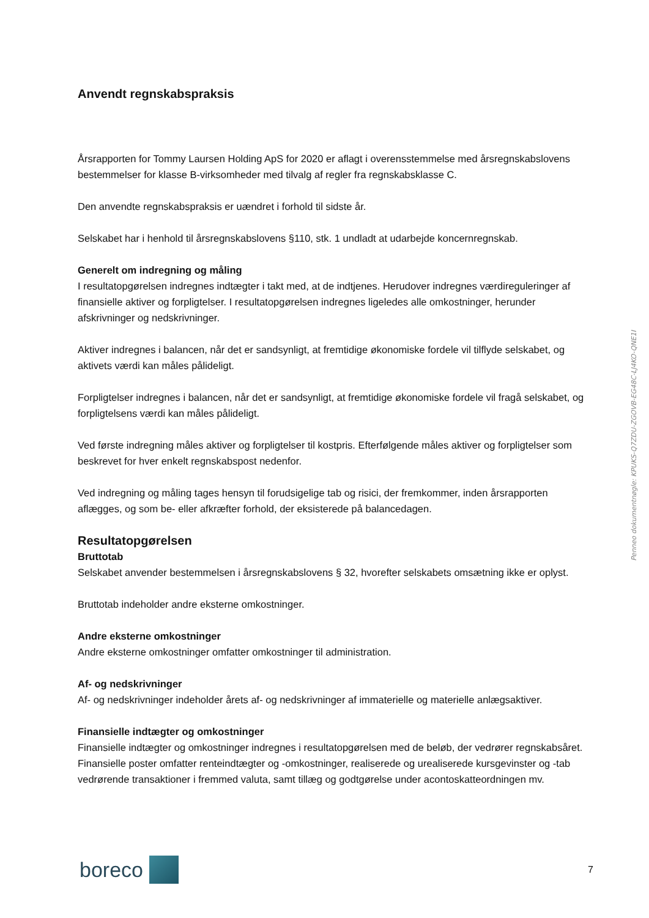Anvendt regnskabspraksis
Årsrapporten for Tommy Laursen Holding ApS for 2020 er aflagt i overensstemmelse med årsregnskabslovens bestemmelser for klasse B-virksomheder med tilvalg af regler fra regnskabsklasse C.
Den anvendte regnskabspraksis er uændret i forhold til sidste år.
Selskabet har i henhold til årsregnskabslovens §110, stk. 1 undladt at udarbejde koncernregnskab.
Generelt om indregning og måling
I resultatopgørelsen indregnes indtægter i takt med, at de indtjenes. Herudover indregnes værdireguleringer af finansielle aktiver og forpligtelser. I resultatopgørelsen indregnes ligeledes alle omkostninger, herunder afskrivninger og nedskrivninger.
Aktiver indregnes i balancen, når det er sandsynligt, at fremtidige økonomiske fordele vil tilflyde selskabet, og aktivets værdi kan måles pålideligt.
Forpligtelser indregnes i balancen, når det er sandsynligt, at fremtidige økonomiske fordele vil fragå selskabet, og forpligtelsens værdi kan måles pålideligt.
Ved første indregning måles aktiver og forpligtelser til kostpris. Efterfølgende måles aktiver og forpligtelser som beskrevet for hver enkelt regnskabspost nedenfor.
Ved indregning og måling tages hensyn til forudsigelige tab og risici, der fremkommer, inden årsrapporten aflægges, og som be- eller afkræfter forhold, der eksisterede på balancedagen.
Resultatopgørelsen
Bruttotab
Selskabet anvender bestemmelsen i årsregnskabslovens § 32, hvorefter selskabets omsætning ikke er oplyst.
Bruttotab indeholder andre eksterne omkostninger.
Andre eksterne omkostninger
Andre eksterne omkostninger omfatter omkostninger til administration.
Af- og nedskrivninger
Af- og nedskrivninger indeholder årets af- og nedskrivninger af immaterielle og materielle anlægsaktiver.
Finansielle indtægter og omkostninger
Finansielle indtægter og omkostninger indregnes i resultatopgørelsen med de beløb, der vedrører regnskabsåret. Finansielle poster omfatter renteindtægter og -omkostninger, realiserede og urealiserede kursgevinster og -tab vedrørende transaktioner i fremmed valuta, samt tillæg og godtgørelse under acontoskatteordningen mv.
Penneo dokumentnøgle: KPUKS-Q7ZDU-ZGOVB-EG48C-LJ4KO-QNE1I
boreco
7